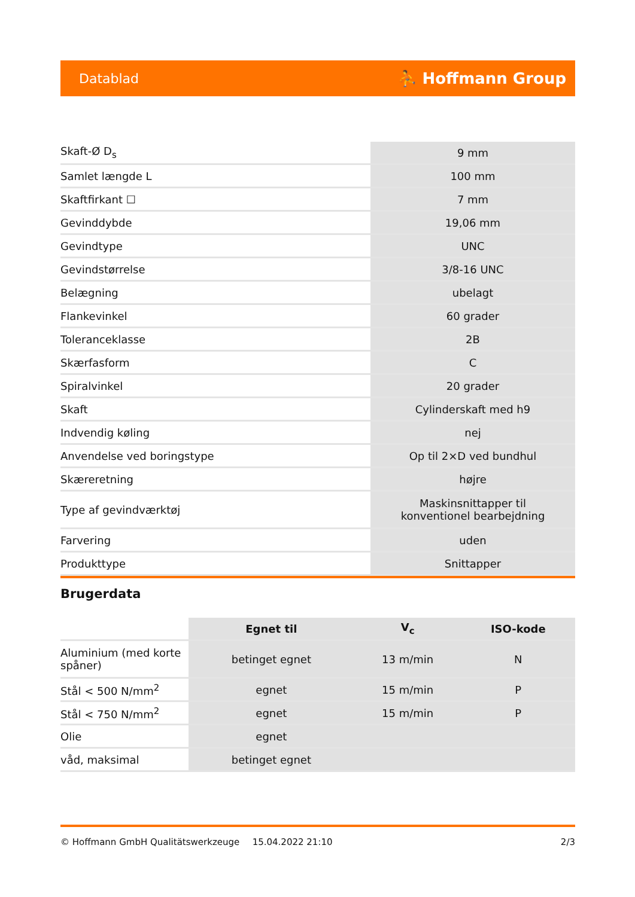Datablad ⛹ Hoffmann Group
| Skaft-Ø D<sub>s</sub> | 9 mm |
| Samlet længde L | 100 mm |
| Skaftfirkant ☐ | 7 mm |
| Gevinddybde | 19,06 mm |
| Gevindtype | UNC |
| Gevindstørrelse | 3/8-16 UNC |
| Belægning | ubelagt |
| Flankevinkel | 60 grader |
| Toleranceklasse | 2B |
| Skærfasform | C |
| Spiralvinkel | 20 grader |
| Skaft | Cylinderskaft med h9 |
| Indvendig køling | nej |
| Anvendelse ved boringstype | Op til 2×D ved bundhul |
| Skæreretning | højre |
| Type af gevindværktøj | Maskinsnittapper til konventionel bearbejdning |
| Farvering | uden |
| Produkttype | Snittapper |
Brugerdata
| | Egnet til | V<sub>c</sub> | ISO-kode |
| --- | --- | --- | --- |
| Aluminium (med korte spåner) | betinget egnet | 13 m/min | N |
| Stål < 500 N/mm<sup>2</sup> | egnet | 15 m/min | P |
| Stål < 750 N/mm<sup>2</sup> | egnet | 15 m/min | P |
| Olie | egnet | | |
| våd, maksimal | betinget egnet | | |
© Hoffmann GmbH Qualitätswerkzeuge 15.04.2022 21:10 2/3